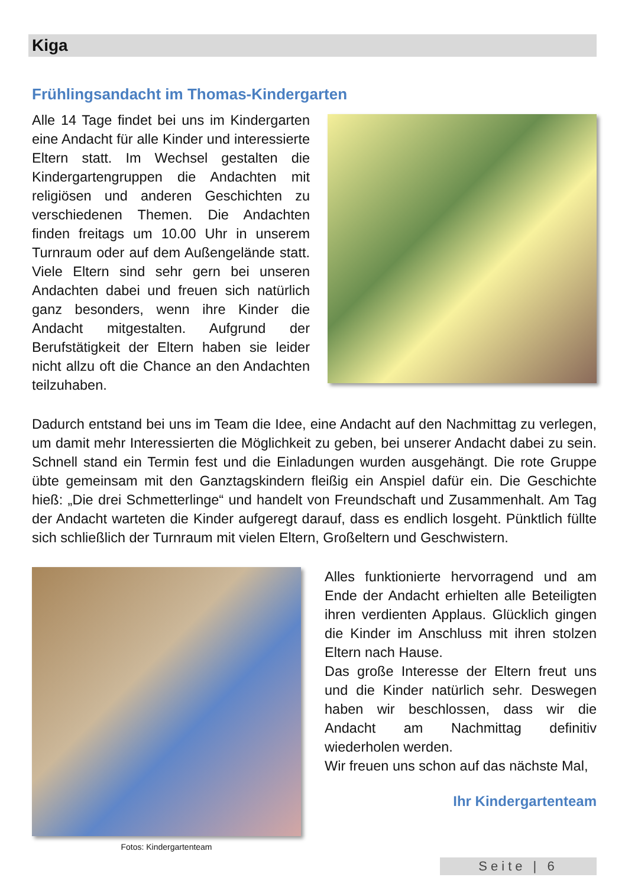Kiga
Frühlingsandacht im Thomas-Kindergarten
Alle 14 Tage findet bei uns im Kindergarten eine Andacht für alle Kinder und interessierte Eltern statt. Im Wechsel gestalten die Kindergartengruppen die Andachten mit religiösen und anderen Geschichten zu verschiedenen Themen. Die Andachten finden freitags um 10.00 Uhr in unserem Turnraum oder auf dem Außengelände statt. Viele Eltern sind sehr gern bei unseren Andachten dabei und freuen sich natürlich ganz besonders, wenn ihre Kinder die Andacht mitgestalten. Aufgrund der Berufstätigkeit der Eltern haben sie leider nicht allzu oft die Chance an den Andachten teilzuhaben.
Dadurch entstand bei uns im Team die Idee, eine Andacht auf den Nachmittag zu verlegen, um damit mehr Interessierten die Möglichkeit zu geben, bei unserer Andacht dabei zu sein. Schnell stand ein Termin fest und die Einladungen wurden ausgehängt. Die rote Gruppe übte gemeinsam mit den Ganztagskindern fleißig ein Anspiel dafür ein. Die Geschichte hieß: „Die drei Schmetterlinge“ und handelt von Freundschaft und Zusammenhalt. Am Tag der Andacht warteten die Kinder aufgeregt darauf, dass es endlich losgeht. Pünktlich füllte sich schließlich der Turnraum mit vielen Eltern, Großeltern und Geschwistern.
Fotos: Kindergartenteam
Alles funktionierte hervorragend und am Ende der Andacht erhielten alle Beteiligten ihren verdienten Applaus. Glücklich gingen die Kinder im Anschluss mit ihren stolzen Eltern nach Hause.
Das große Interesse der Eltern freut uns und die Kinder natürlich sehr. Deswegen haben wir beschlossen, dass wir die Andacht am Nachmittag definitiv wiederholen werden.
Wir freuen uns schon auf das nächste Mal,
Ihr Kindergartenteam
Seite | 6